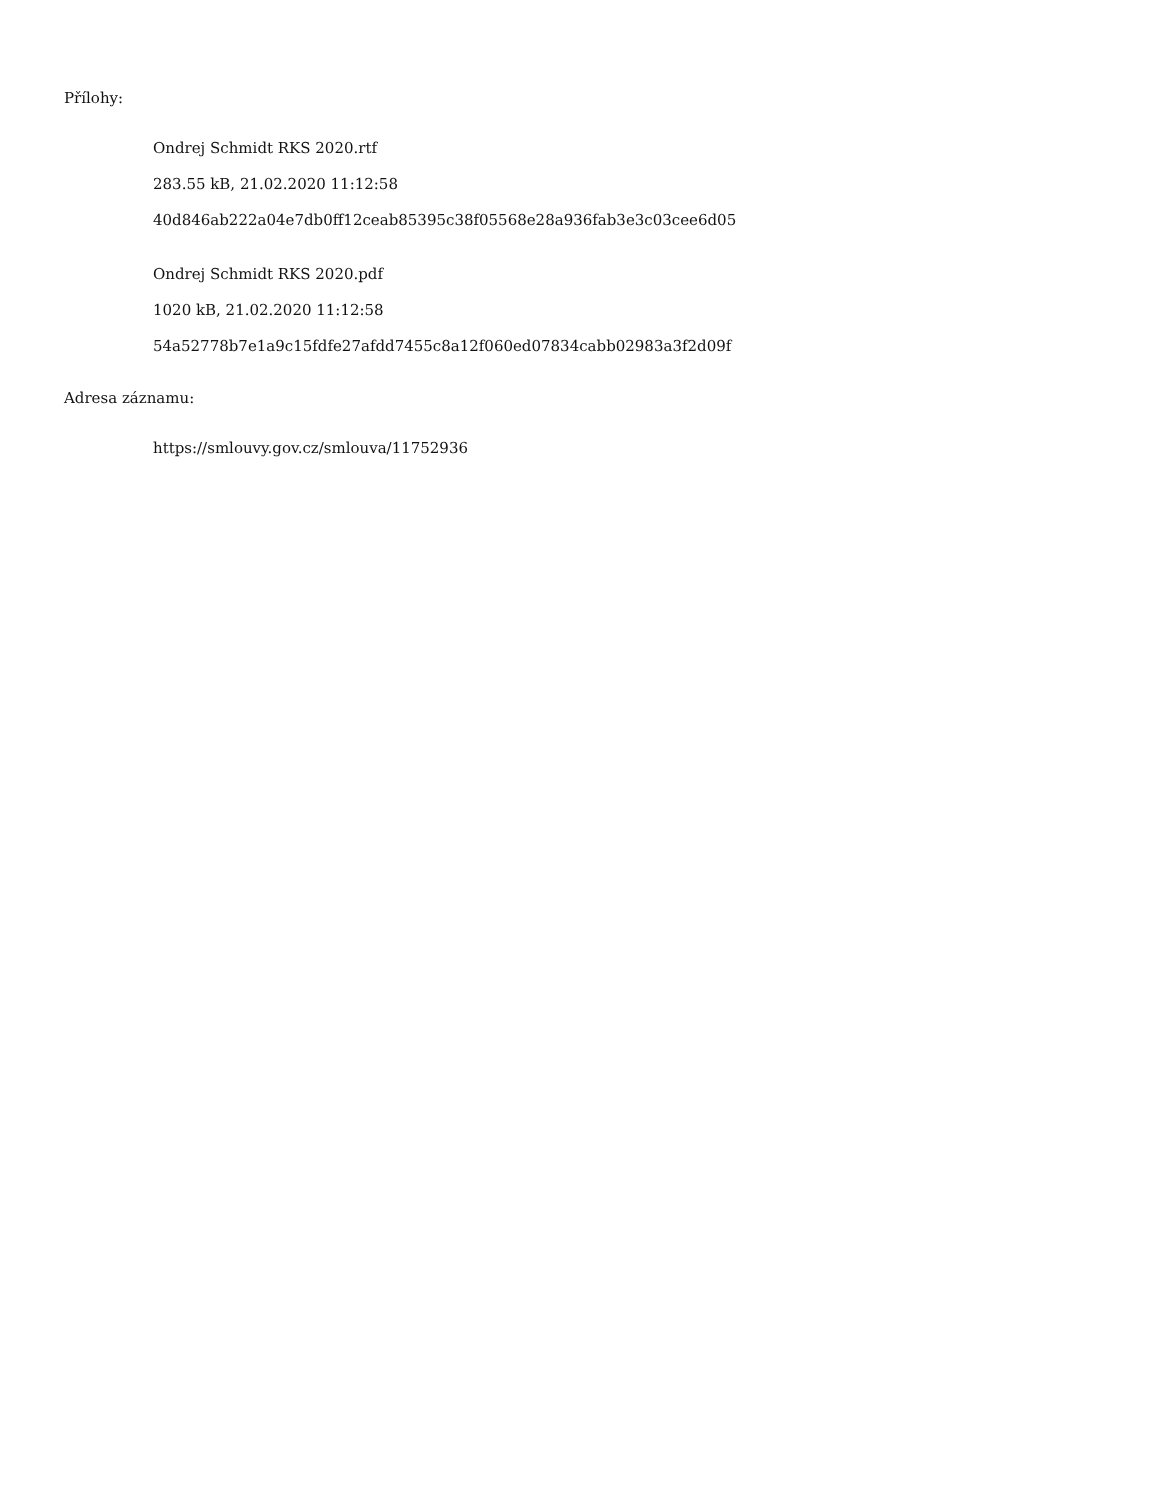Přílohy:
Ondrej Schmidt RKS 2020.rtf
283.55 kB, 21.02.2020 11:12:58
40d846ab222a04e7db0ff12ceab85395c38f05568e28a936fab3e3c03cee6d05
Ondrej Schmidt RKS 2020.pdf
1020 kB, 21.02.2020 11:12:58
54a52778b7e1a9c15fdfe27afdd7455c8a12f060ed07834cabb02983a3f2d09f
Adresa záznamu:
https://smlouvy.gov.cz/smlouva/11752936